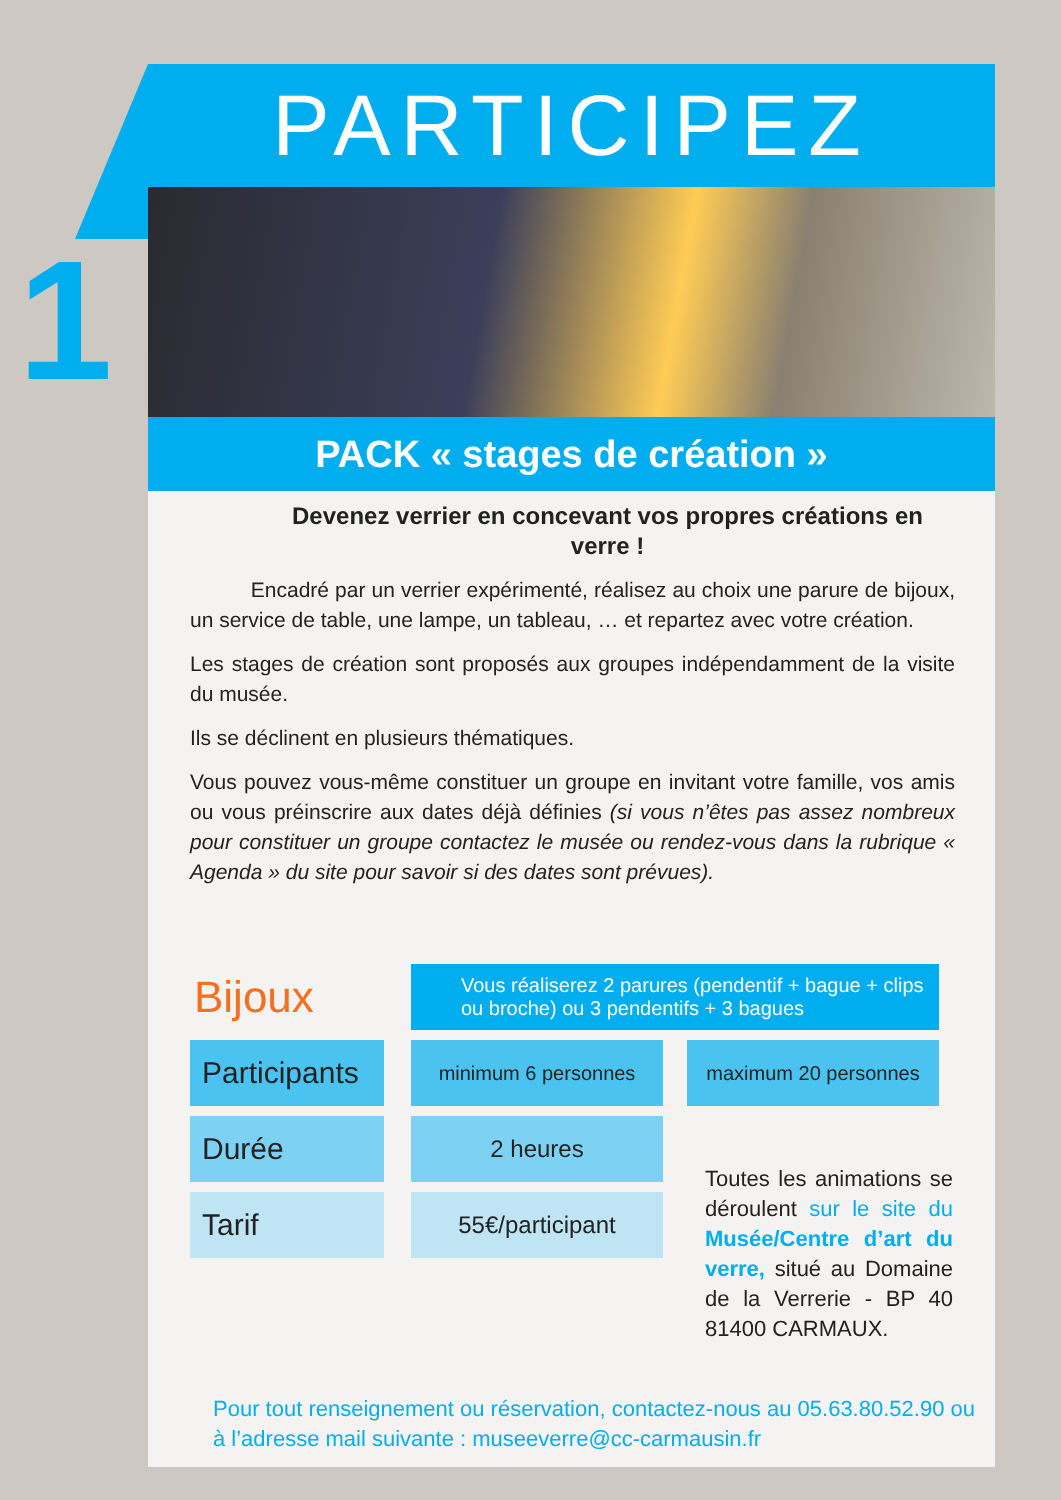1
PARTICIPEZ
PACK « stages de création »
Devenez verrier en concevant vos propres créations en verre !
Encadré par un verrier expérimenté, réalisez au choix une parure de bijoux, un service de table, une lampe, un tableau, … et repartez avec votre création.
Les stages de création sont proposés aux groupes indépendamment de la visite du musée.
Ils se déclinent en plusieurs thématiques.
Vous pouvez vous-même constituer un groupe en invitant votre famille, vos amis ou vous préinscrire aux dates déjà définies (si vous n’êtes pas assez nombreux pour constituer un groupe contactez le musée ou rendez-vous dans la rubrique « Agenda » du site pour savoir si des dates sont prévues).
| Bijoux | | Vous réaliserez 2 parures (pendentif + bague + clips ou broche) ou 3 pendentifs + 3 bagues | | |
| Participants | | minimum 6 personnes | | maximum 20 personnes |
| Durée | | 2 heures | | |
| Tarif | | 55€/participant | | |
Toutes les animations se déroulent sur le site du Musée/Centre d’art du verre, situé au Domaine de la Verrerie - BP 40 81400 CARMAUX.
Pour tout renseignement ou réservation, contactez-nous au 05.63.80.52.90 ou
à l’adresse mail suivante : museeverre@cc-carmausin.fr